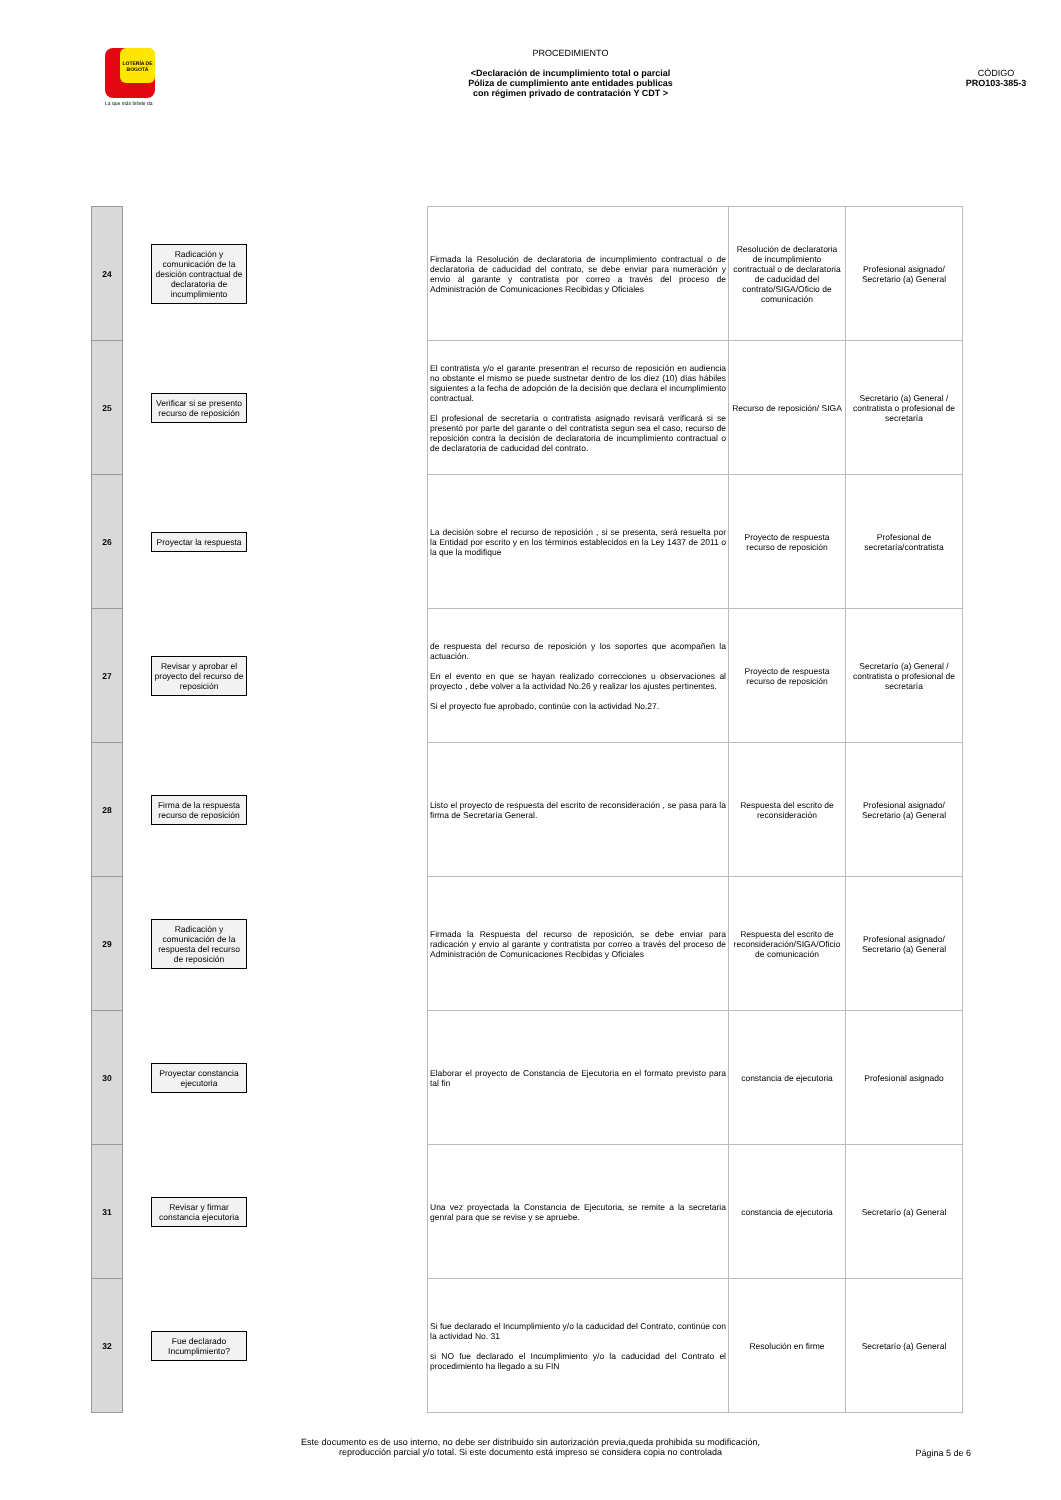LOTERÍA DE BOGOTÁ
La que más billete da
PROCEDIMIENTO
<Declaración de incumplimiento total o parcial
Póliza de cumplimiento ante entidades publicas
con régimen privado de contratación Y CDT >
CÓDIGO
PRO103-385-3
| 24 | Radicación y comunicación de la desición contractual de declaratoria de incumplimiento | | Firmada la Resolución de declaratoria de incumplimiento contractual o de declaratoria de caducidad del contrato, se debe enviar para numeración y envio al garante y contratista por correo a través del proceso de Administración de Comunicaciones Recibidas y Oficiales | Resolución de declaratoria de incumplimiento contractual o de declaratoria de caducidad del contrato/SIGA/Oficio de comunicación | Profesional asignado/ Secretario (a) General |
| 25 | Verificar si se presento recurso de reposición | | El contratista y/o el garante presentran el recurso de reposición en audiencia no obstante el mismo se puede sustnetar dentro de los diez (10) días hábiles siguientes a la fecha de adopción de la decisión que declara el incumplimiento contractual. El profesional de secretaría o contratista asignado revisará verificará si se presentó por parte del garante o del contratista segun sea el caso, recurso de reposición contra la decisión de declaratoria de incumplimiento contractual o de declaratoria de caducidad del contrato. | Recurso de reposición/ SIGA | Secretario (a) General / contratista o profesional de secretaría |
| 26 | Proyectar la respuesta | | La decisión sobre el recurso de reposición , si se presenta, será resuelta por la Entidad por escrito y en los términos establecidos en la Ley 1437 de 2011 o la que la modifique | Proyecto de respuesta recurso de reposición | Profesional de secretaría/contratista |
| 27 | Revisar y aprobar el proyecto del recurso de reposición | | de respuesta del recurso de reposición y los soportes que acompañen la actuación. En el evento en que se hayan realizado correcciones u observaciones al proyecto , debe volver a la actividad No.26 y realizar los ajustes pertinentes. Si el proyecto fue aprobado, continúe con la actividad No.27. | Proyecto de respuesta recurso de reposición | Secretarío (a) General / contratista o profesional de secretaría |
| 28 | Firma de la respuesta recurso de reposición | | Listo el proyecto de respuesta del escrito de reconsideración , se pasa para la firma de Secretaría General. | Respuesta del escrito de reconsideración | Profesional asignado/ Secretario (a) General |
| 29 | Radicación y comunicación de la respuesta del recurso de reposición | | Firmada la Respuesta del recurso de reposición, se debe enviar para radicación y envio al garante y contratista por correo a través del proceso de Administración de Comunicaciones Recibidas y Oficiales | Respuesta del escrito de reconsideración/SIGA/Oficio de comunicación | Profesional asignado/ Secretario (a) General |
| 30 | Proyectar constancia ejecutoria | | Elaborar el proyecto de Constancia de Ejecutoria en el formato previsto para tal fin | constancia de ejecutoria | Profesional asignado |
| 31 | Revisar y firmar constancia ejecutoria | | Una vez proyectada la Constancia de Ejecutoria, se remite a la secretaria genral para que se revise y se apruebe. | constancia de ejecutoria | Secretarío (a) General |
| 32 | Fue declarado Incumplimiento? | | Si fue declarado el Incumplimiento y/o la caducidad del Contrato, continúe con la actividad No. 31 si NO fue declarado el Incumplimiento y/o la caducidad del Contrato el procedimiento ha llegado a su FIN | Resolución en firme | Secretarío (a) General |
Este documento es de uso interno, no debe ser distribuido sin autorización previa,queda prohibida su modificación,
reproducción parcial y/o total. Si este documento está impreso se considera copia no controlada
Página 5 de 6